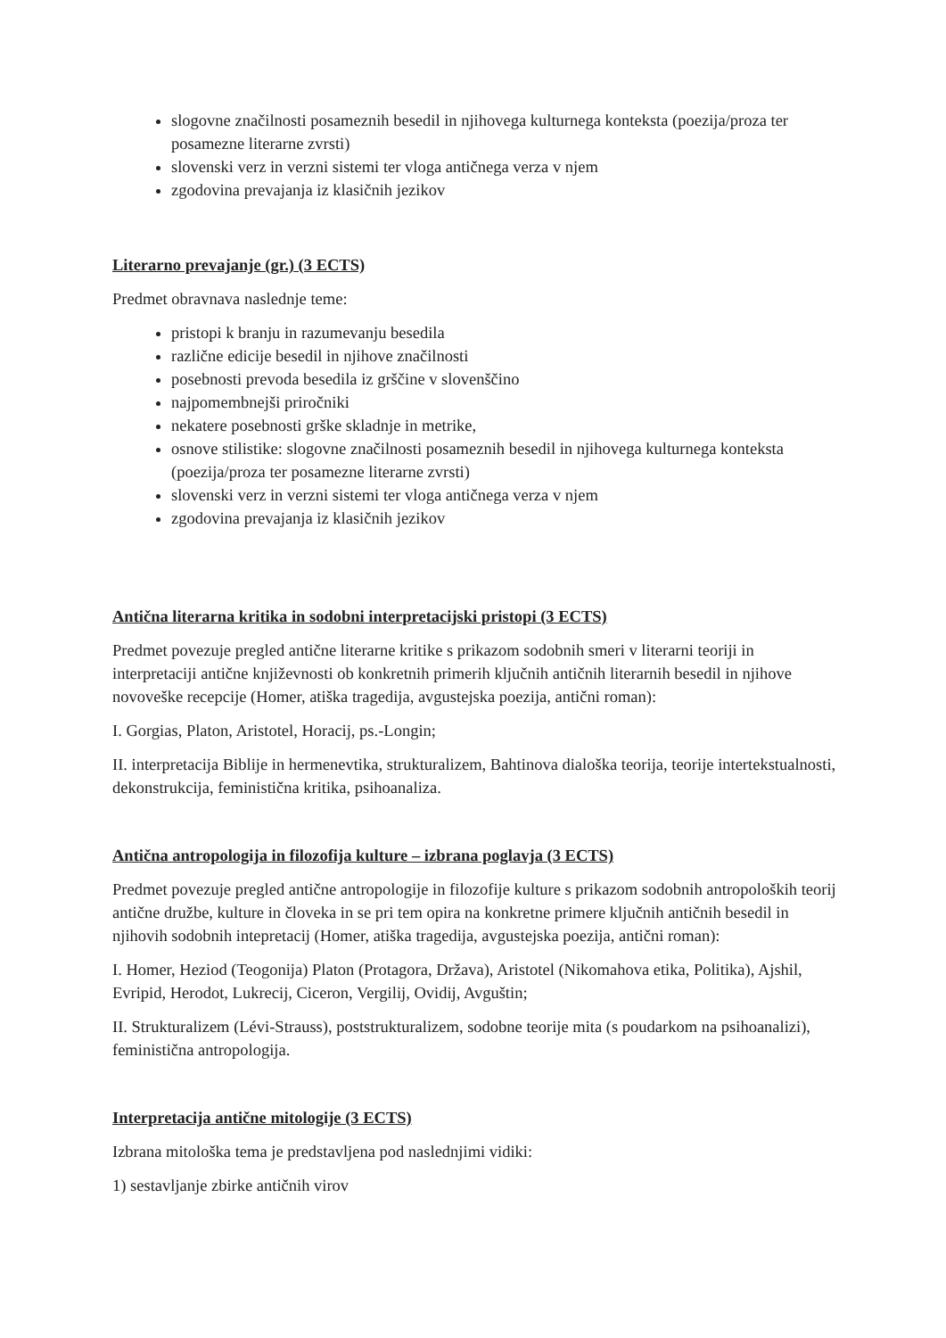slogovne značilnosti posameznih besedil in njihovega kulturnega konteksta (poezija/proza ter posamezne literarne zvrsti)
slovenski verz in verzni sistemi ter vloga antičnega verza v njem
zgodovina prevajanja iz klasičnih jezikov
Literarno prevajanje (gr.) (3 ECTS)
Predmet obravnava naslednje teme:
pristopi k branju in razumevanju besedila
različne edicije besedil in njihove značilnosti
posebnosti prevoda besedila iz grščine v slovenščino
najpomembnejši priročniki
nekatere posebnosti grške skladnje in metrike,
osnove stilistike: slogovne značilnosti posameznih besedil in njihovega kulturnega konteksta (poezija/proza ter posamezne literarne zvrsti)
slovenski verz in verzni sistemi ter vloga antičnega verza v njem
zgodovina prevajanja iz klasičnih jezikov
Antična literarna kritika in sodobni interpretacijski pristopi (3 ECTS)
Predmet povezuje pregled antične literarne kritike s prikazom sodobnih smeri v literarni teoriji in interpretaciji antične književnosti ob konkretnih primerih ključnih antičnih literarnih besedil in njihove novoveške recepcije (Homer, atiška tragedija, avgustejska poezija, antični roman):
I. Gorgias, Platon, Aristotel, Horacij, ps.-Longin;
II. interpretacija Biblije in hermenevtika, strukturalizem, Bahtinova dialoška teorija, teorije intertekstualnosti, dekonstrukcija, feministična kritika, psihoanaliza.
Antična antropologija in filozofija kulture – izbrana poglavja (3 ECTS)
Predmet povezuje pregled antične antropologije in filozofije kulture s prikazom sodobnih antropoloških teorij antične družbe, kulture in človeka in se pri tem opira na konkretne primere ključnih antičnih besedil in njihovih sodobnih intepretacij (Homer, atiška tragedija, avgustejska poezija, antični roman):
I. Homer, Heziod (Teogonija) Platon (Protagora, Država), Aristotel (Nikomahova etika, Politika), Ajshil, Evripid, Herodot, Lukrecij, Ciceron, Vergilij, Ovidij, Avguštin;
II. Strukturalizem (Lévi-Strauss), poststrukturalizem, sodobne teorije mita (s poudarkom na psihoanalizi), feministična antropologija.
Interpretacija antične mitologije (3 ECTS)
Izbrana mitološka tema je predstavljena pod naslednjimi vidiki:
1) sestavljanje zbirke antičnih virov